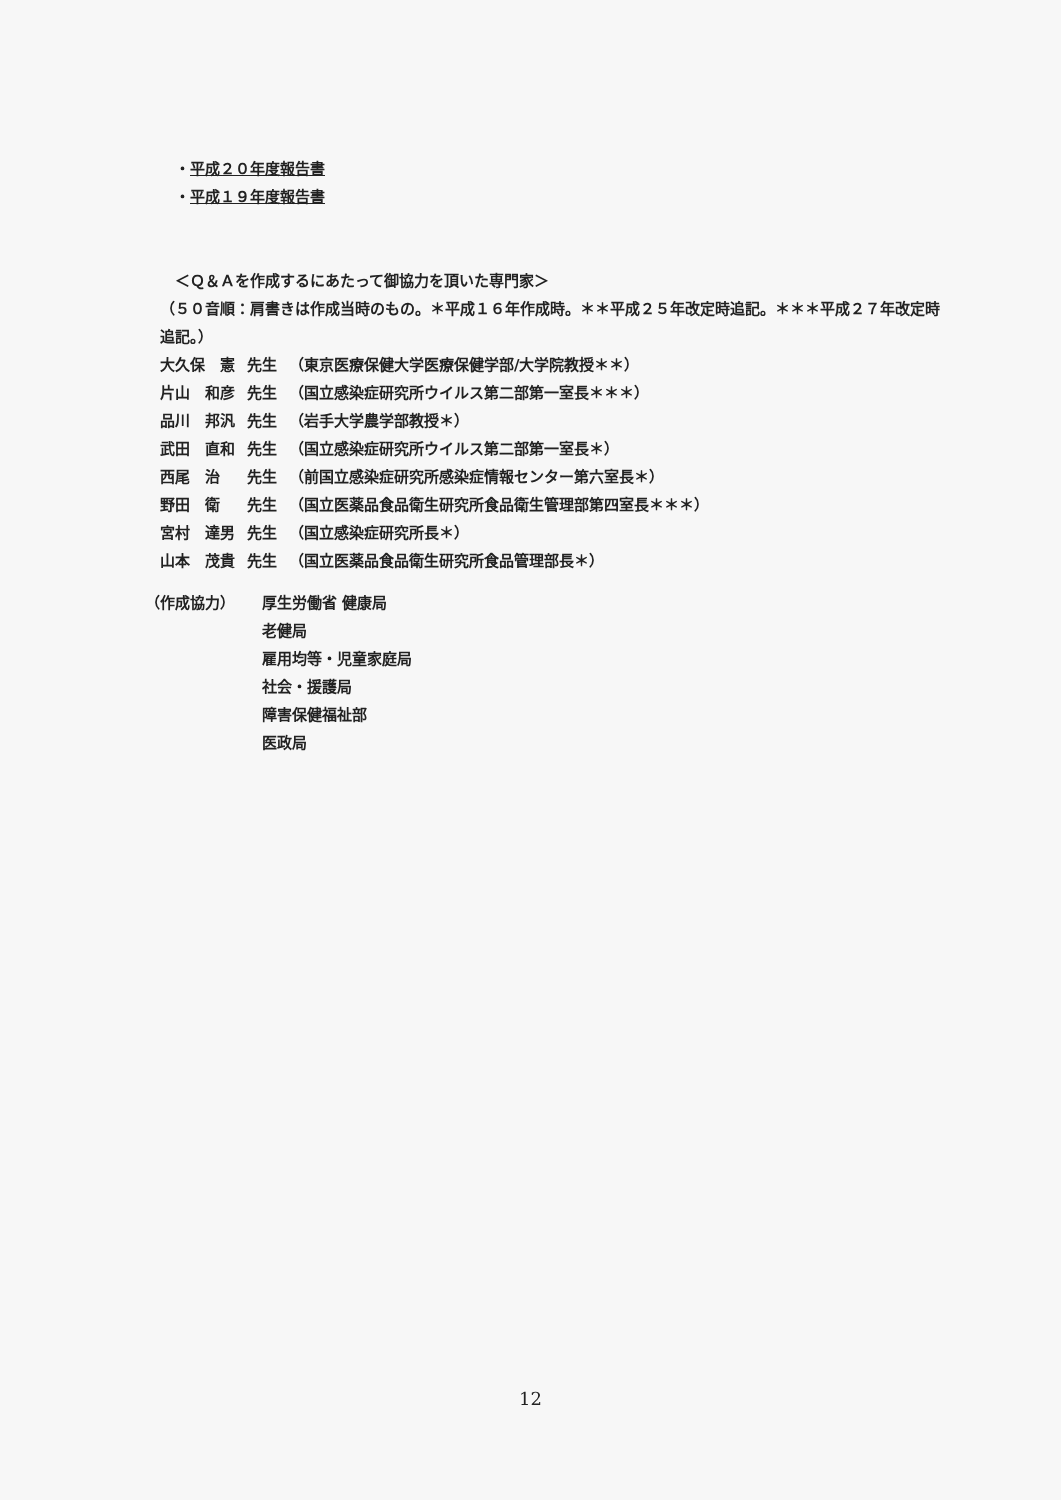・平成２０年度報告書
・平成１９年度報告書
＜Ｑ＆Ａを作成するにあたって御協力を頂いた専門家＞
（５０音順：肩書きは作成当時のもの。＊平成１６年作成時。＊＊平成２５年改定時追記。＊＊＊平成２７年改定時追記。）
| 大久保 憲 | 先生 | （東京医療保健大学医療保健学部/大学院教授＊＊） |
| 片山 和彦 | 先生 | （国立感染症研究所ウイルス第二部第一室長＊＊＊） |
| 品川 邦汎 | 先生 | （岩手大学農学部教授＊） |
| 武田 直和 | 先生 | （国立感染症研究所ウイルス第二部第一室長＊） |
| 西尾 治 | 先生 | （前国立感染症研究所感染症情報センター第六室長＊） |
| 野田 衛 | 先生 | （国立医薬品食品衛生研究所食品衛生管理部第四室長＊＊＊） |
| 宮村 達男 | 先生 | （国立感染症研究所長＊） |
| 山本 茂貴 | 先生 | （国立医薬品食品衛生研究所食品管理部長＊） |
| （作成協力） | 厚生労働省 健康局 |
| | 老健局 |
| | 雇用均等・児童家庭局 |
| | 社会・援護局 |
| | 障害保健福祉部 |
| | 医政局 |
12